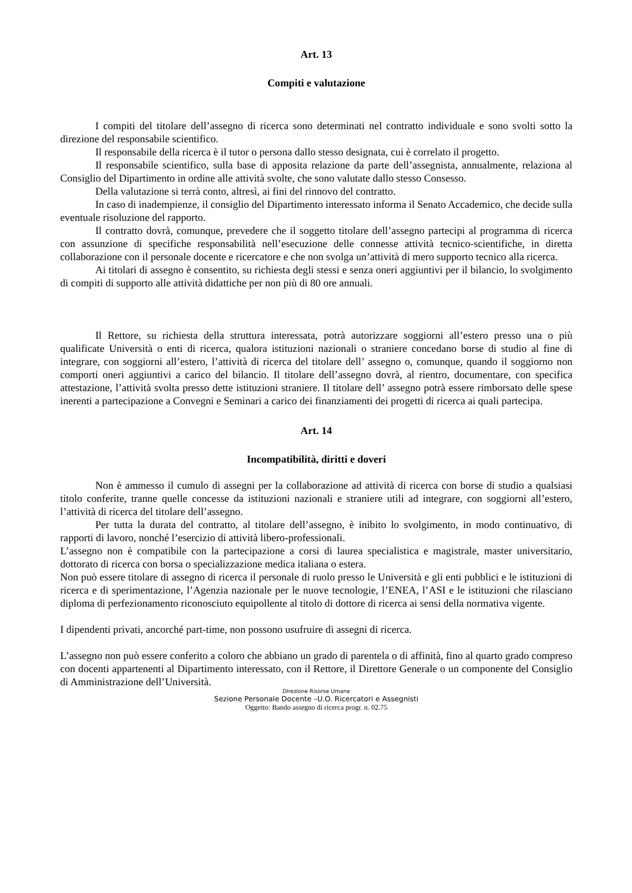Art. 13
Compiti e valutazione
I compiti del titolare dell’assegno di ricerca sono determinati nel contratto individuale e sono svolti sotto la direzione del responsabile scientifico.
Il responsabile della ricerca è il tutor o persona dallo stesso designata, cui è correlato il progetto.
Il responsabile scientifico, sulla base di apposita relazione da parte dell’assegnista, annualmente, relaziona al Consiglio del Dipartimento in ordine alle attività svolte, che sono valutate dallo stesso Consesso.
Della valutazione si terrà conto, altresì, ai fini del rinnovo del contratto.
In caso di inadempienze, il consiglio del Dipartimento interessato informa il Senato Accademico, che decide sulla eventuale risoluzione del rapporto.
Il contratto dovrà, comunque, prevedere che il soggetto titolare dell’assegno partecipi al programma di ricerca con assunzione di specifiche responsabilità nell’esecuzione delle connesse attività tecnico-scientifiche, in diretta collaborazione con il personale docente e ricercatore e che non svolga un’attività di mero supporto tecnico alla ricerca.
Ai titolari di assegno è consentito, su richiesta degli stessi e senza oneri aggiuntivi per il bilancio, lo svolgimento di compiti di supporto alle attività didattiche per non più di 80 ore annuali.
Il Rettore, su richiesta della struttura interessata, potrà autorizzare soggiorni all’estero presso una o più qualificate Università o enti di ricerca, qualora istituzioni nazionali o straniere concedano borse di studio al fine di integrare, con soggiorni all’estero, l’attività di ricerca del titolare dell’ assegno o, comunque, quando il soggiorno non comporti oneri aggiuntivi a carico del bilancio. Il titolare dell’assegno dovrà, al rientro, documentare, con specifica attestazione, l’attività svolta presso dette istituzioni straniere. Il titolare dell’ assegno potrà essere rimborsato delle spese inerenti a partecipazione a Convegni e Seminari a carico dei finanziamenti dei progetti di ricerca ai quali partecipa.
Art. 14
Incompatibilità, diritti e doveri
Non è ammesso il cumulo di assegni per la collaborazione ad attività di ricerca con borse di studio a qualsiasi titolo conferite, tranne quelle concesse da istituzioni nazionali e straniere utili ad integrare, con soggiorni all’estero, l’attività di ricerca del titolare dell’assegno.
Per tutta la durata del contratto, al titolare dell’assegno, è inibito lo svolgimento, in modo continuativo, di rapporti di lavoro, nonché l’esercizio di attività libero-professionali.
L’assegno non è compatibile con la partecipazione a corsi di laurea specialistica e magistrale, master universitario, dottorato di ricerca con borsa o specializzazione medica italiana o estera.
Non può essere titolare di assegno di ricerca il personale di ruolo presso le Università e gli enti pubblici e le istituzioni di ricerca e di sperimentazione, l’Agenzia nazionale per le nuove tecnologie, l’ENEA, l’ASI e le istituzioni che rilasciano diploma di perfezionamento riconosciuto equipollente al titolo di dottore di ricerca ai sensi della normativa vigente.
I dipendenti privati, ancorché part-time, non possono usufruire di assegni di ricerca.
L’assegno non può essere conferito a coloro che abbiano un grado di parentela o di affinità, fino al quarto grado compreso con docenti appartenenti al Dipartimento interessato, con il Rettore, il Direttore Generale o un componente del Consiglio di Amministrazione dell’Università.
Direzione Risorse Umane
Sezione Personale Docente –U.O. Ricercatori e Assegnisti
Oggetto: Bando assegno di ricerca progr. n. 02.75